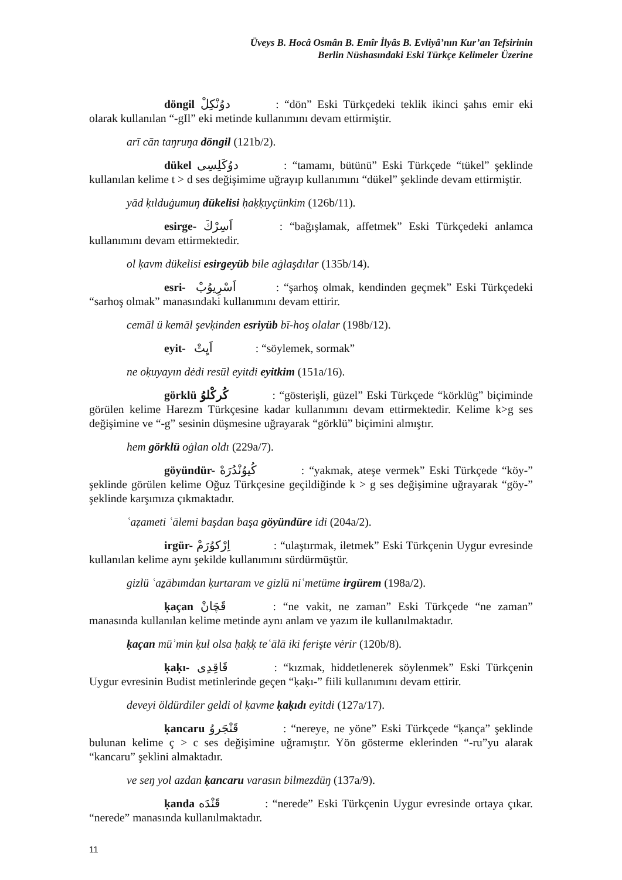Üveys B. Hocâ Osmân B. Emîr İlyâs B. Evliyâ’nın Kur’an Tefsirinin
Berlin Nüshasındaki Eski Türkçe Kelimeler Üzerine
döngil دوُنْكِلْ : “dön” Eski Türkçedeki teklik ikinci şahıs emir eki olarak kullanılan “-gIl” eki metinde kullanımını devam ettirmiştir.
arī cān taŋruŋa döngil (121b/2).
dükel دوُكَلِسِى : “tamamı, bütünü” Eski Türkçede “tükel” şeklinde kullanılan kelime t > d ses değişimime uğrayıp kullanımını “dükel” şeklinde devam ettirmiştir.
yād ḳılduġumuŋ dükelisi ḥaḳḳıyçünkim (126b/11).
esirge- اَسِرْكَ : “bağışlamak, affetmek” Eski Türkçedeki anlamca kullanımını devam ettirmektedir.
ol ḳavm dükelisi esirgeyüb bile aġlaşdılar (135b/14).
esri- اَسْرِيوُبْ: “şarhoş olmak, kendinden geçmek” Eski Türkçedeki “sarhoş olmak” manasındaki kullanımını devam ettirir.
cemāl ü kemāl şevḳinden esriyüb bī-hoş olalar (198b/12).
eyit- اَيِتْ : “söylemek, sormak”
ne oḳuyayın dėdi resūl eyitdi eyitkim (151a/16).
görklü كُركْلوُ : “gösterişli, güzel” Eski Türkçede “körklüg” biçiminde görülen kelime Harezm Türkçesine kadar kullanımını devam ettirmektedir. Kelime k>g ses değişimine ve “-g” sesinin düşmesine uğrayarak “görklü” biçimini almıştır.
hem görklü oġlan oldı (229a/7).
göyündür- كُيوُنْدُرَهْ : “yakmak, ateşe vermek” Eski Türkçede “köy-” şeklinde görülen kelime Oğuz Türkçesine geçildiğinde k > g ses değişimine uğrayarak “göy-” şeklinde karşımıza çıkmaktadır.
ʿaẓameti ʿālemi başdan başa göyündüre idi (204a/2).
irgür- اِرْكوُرَمْ : “ulaştırmak, iletmek” Eski Türkçenin Uygur evresinde kullanılan kelime aynı şekilde kullanımını sürdürmüştür.
gizlü ʿaẕābımdan ḳurtaram ve gizlü niʿmetüme irgürem (198a/2).
ḳaçan قَچَانْ : “ne vakit, ne zaman” Eski Türkçede “ne zaman” manasında kullanılan kelime metinde aynı anlam ve yazım ile kullanılmaktadır.
ḳaçan müʾmin ḳul olsa ḥaḳḳ teʿālā iki ferişte vėrir (120b/8).
ḳaḳı- قَاقِدِى : “kızmak, hiddetlenerek söylenmek” Eski Türkçenin Uygur evresinin Budist metinlerinde geçen “ḳaḳı-” fiili kullanımını devam ettirir.
deveyi öldürdiler geldi ol ḳavme ḳaḳıdı eyitdi (127a/17).
ḳancaru قَنْجَروُ : “nereye, ne yöne” Eski Türkçede “ḳança” şeklinde bulunan kelime ç > c ses değişimine uğramıştır. Yön gösterme eklerinden “-ru”yu alarak “kancaru” şeklini almaktadır.
ve seŋ yol azdan ḳancaru varasın bilmezdüŋ (137a/9).
ḳanda قَنْدَه : “nerede” Eski Türkçenin Uygur evresinde ortaya çıkar. “nerede” manasında kullanılmaktadır.
11